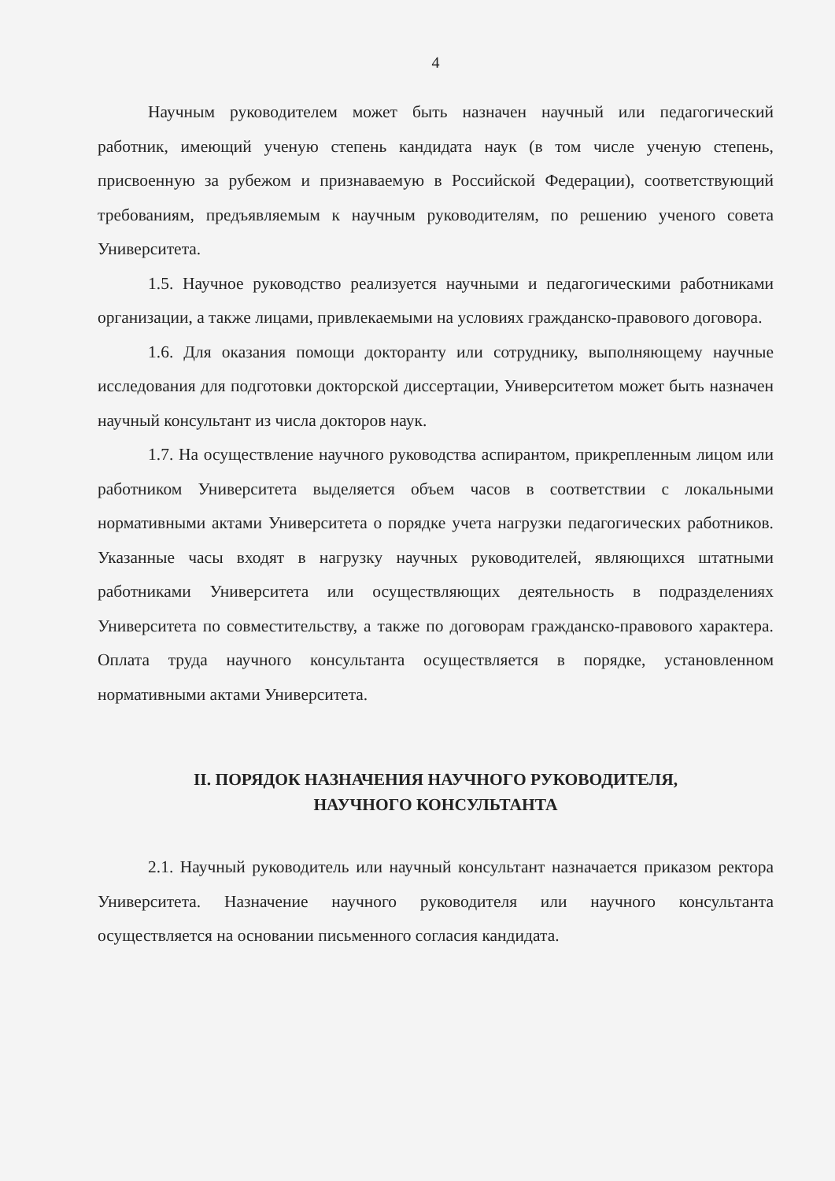4
Научным руководителем может быть назначен научный или педагогический работник, имеющий ученую степень кандидата наук (в том числе ученую степень, присвоенную за рубежом и признаваемую в Российской Федерации), соответствующий требованиям, предъявляемым к научным руководителям, по решению ученого совета Университета.
1.5. Научное руководство реализуется научными и педагогическими работниками организации, а также лицами, привлекаемыми на условиях гражданско-правового договора.
1.6. Для оказания помощи докторанту или сотруднику, выполняющему научные исследования для подготовки докторской диссертации, Университетом может быть назначен научный консультант из числа докторов наук.
1.7. На осуществление научного руководства аспирантом, прикрепленным лицом или работником Университета выделяется объем часов в соответствии с локальными нормативными актами Университета о порядке учета нагрузки педагогических работников. Указанные часы входят в нагрузку научных руководителей, являющихся штатными работниками Университета или осуществляющих деятельность в подразделениях Университета по совместительству, а также по договорам гражданско-правового характера. Оплата труда научного консультанта осуществляется в порядке, установленном нормативными актами Университета.
II. ПОРЯДОК НАЗНАЧЕНИЯ НАУЧНОГО РУКОВОДИТЕЛЯ,
НАУЧНОГО КОНСУЛЬТАНТА
2.1. Научный руководитель или научный консультант назначается приказом ректора Университета. Назначение научного руководителя или научного консультанта осуществляется на основании письменного согласия кандидата.